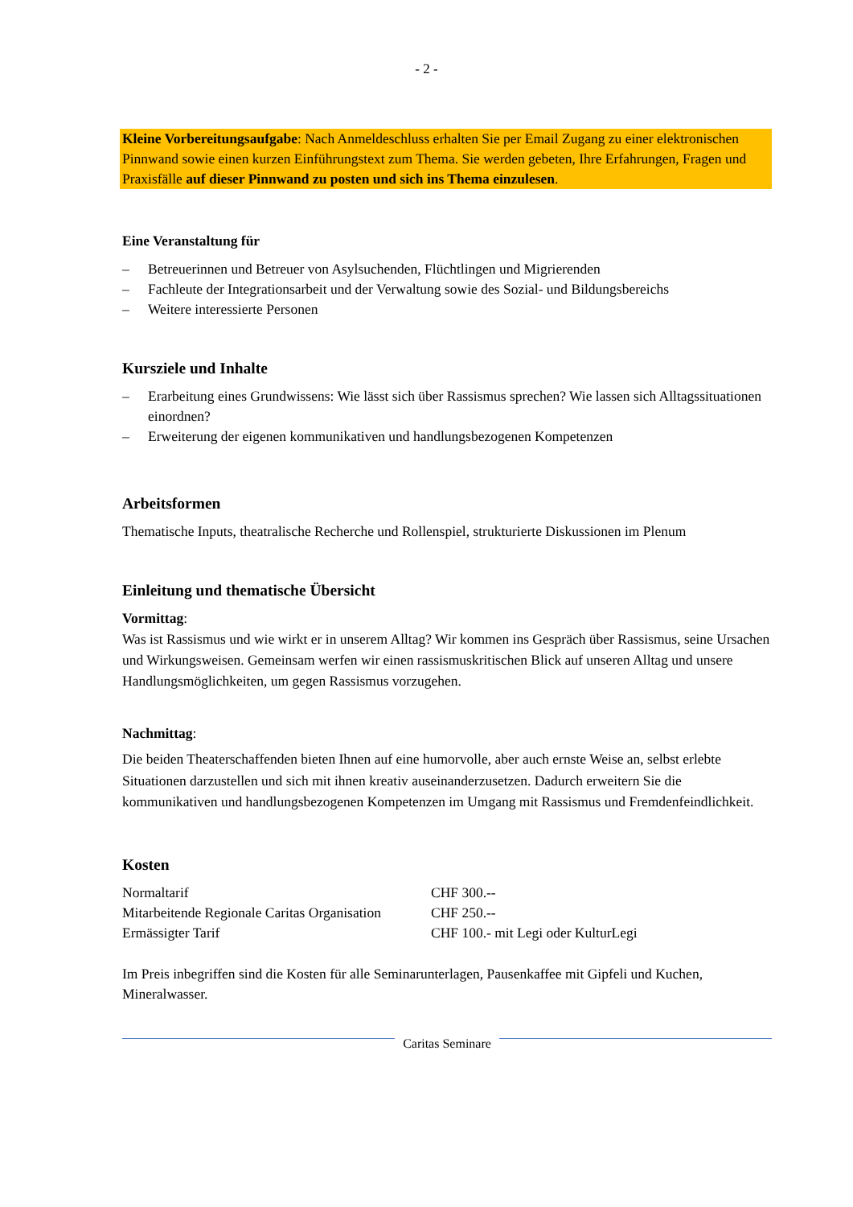- 2 -
Kleine Vorbereitungsaufgabe: Nach Anmeldeschluss erhalten Sie per Email Zugang zu einer elektronischen Pinnwand sowie einen kurzen Einführungstext zum Thema. Sie werden gebeten, Ihre Erfahrungen, Fragen und Praxisfälle auf dieser Pinnwand zu posten und sich ins Thema einzulesen.
Eine Veranstaltung für
– Betreuerinnen und Betreuer von Asylsuchenden, Flüchtlingen und Migrierenden
– Fachleute der Integrationsarbeit und der Verwaltung sowie des Sozial- und Bildungsbereichs
– Weitere interessierte Personen
Kursziele und Inhalte
– Erarbeitung eines Grundwissens: Wie lässt sich über Rassismus sprechen? Wie lassen sich Alltagssituationen einordnen?
– Erweiterung der eigenen kommunikativen und handlungsbezogenen Kompetenzen
Arbeitsformen
Thematische Inputs, theatralische Recherche und Rollenspiel, strukturierte Diskussionen im Plenum
Einleitung und thematische Übersicht
Vormittag:
Was ist Rassismus und wie wirkt er in unserem Alltag? Wir kommen ins Gespräch über Rassismus, seine Ursachen und Wirkungsweisen. Gemeinsam werfen wir einen rassismuskritischen Blick auf unseren Alltag und unsere Handlungsmöglichkeiten, um gegen Rassismus vorzugehen.
Nachmittag:
Die beiden Theaterschaffenden bieten Ihnen auf eine humorvolle, aber auch ernste Weise an, selbst erlebte Situationen darzustellen und sich mit ihnen kreativ auseinanderzusetzen. Dadurch erweitern Sie die kommunikativen und handlungsbezogenen Kompetenzen im Umgang mit Rassismus und Fremdenfeindlichkeit.
Kosten
| Normaltarif | CHF 300.-- |
| Mitarbeitende Regionale Caritas Organisation | CHF 250.-- |
| Ermässigter Tarif | CHF 100.- mit Legi oder KulturLegi |
Im Preis inbegriffen sind die Kosten für alle Seminarunterlagen, Pausenkaffee mit Gipfeli und Kuchen, Mineralwasser.
Caritas Seminare